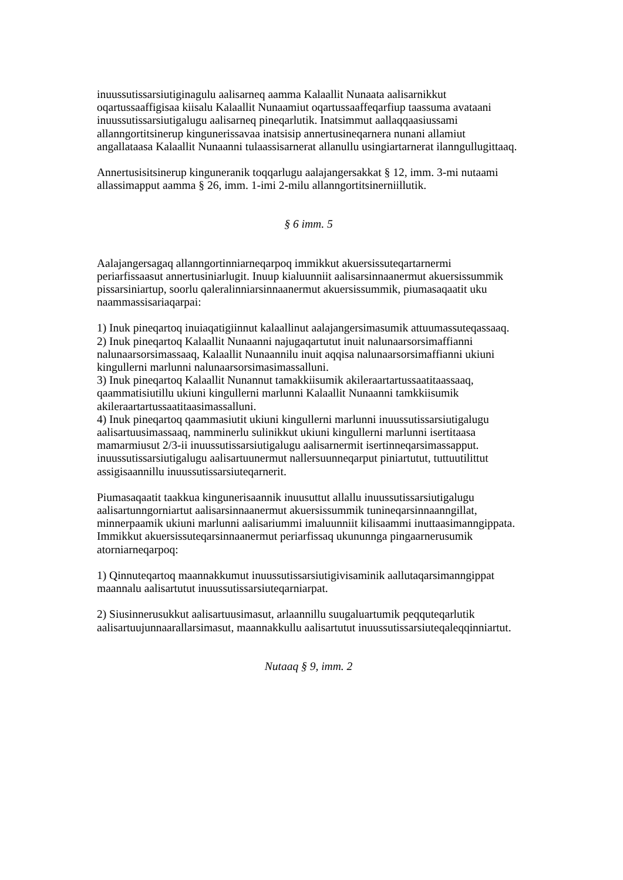inuussutissarsiutiginagulu aalisarneq aamma Kalaallit Nunaata aalisarnikkut oqartussaaffigisaa kiisalu Kalaallit Nunaamiut oqartussaaffeqarfiup taassuma avataani inuussutissarsiutigalugu aalisarneq pineqarlutik. Inatsimmut aallaqqaasiussami allanngortitsinerup kingunerissavaa inatsisip annertusineqarnera nunani allamiut angallataasa Kalaallit Nunaanni tulaassisarnerat allanullu usingiartarnerat ilanngullugittaaq.
Annertusisitsinerup kinguneranik toqqarlugu aalajangersakkat § 12, imm. 3-mi nutaami allassimapput aamma § 26, imm. 1-imi 2-milu allanngortitsinerniillutik.
§ 6 imm. 5
Aalajangersagaq allanngortinniarneqarpoq immikkut akuersissuteqartarnermi periarfissaasut annertusiniarlugit. Inuup kialuunniit aalisarsinnaanermut akuersissummik pissarsiniartup, soorlu qaleralinniarsinnaanermut akuersissummik, piumasaqaatit uku naammassisariaqarpai:
1) Inuk pineqartoq inuiaqatigiinnut kalaallinut aalajangersimasumik attuumassuteqassaaq.
2) Inuk pineqartoq Kalaallit Nunaanni najugaqartutut inuit nalunaarsorsimaffianni nalunaarsorsimassaaq, Kalaallit Nunaannilu inuit aqqisa nalunaarsorsimaffianni ukiuni kingullerni marlunni nalunaarsorsimasimassalluni.
3) Inuk pineqartoq Kalaallit Nunannut tamakkiisumik akileraartartussaatitaassaaq, qaammatisiutillu ukiuni kingullerni marlunni Kalaallit Nunaanni tamkkiisumik akileraartartussaatitaasimassalluni.
4) Inuk pineqartoq qaammasiutit ukiuni kingullerni marlunni inuussutissarsiutigalugu aalisartuusimassaaq, namminerlu sulinikkut ukiuni kingullerni marlunni isertitaasa mamarmiusut 2/3-ii inuussutissarsiutigalugu aalisarnermit isertinneqarsimassapput. inuussutissarsiutigalugu aalisartuunermut nallersuunneqarput piniartutut, tuttuutilittut assigisaannillu inuussutissarsiuteqarnerit.
Piumasaqaatit taakkua kingunerisaannik inuusuttut allallu inuussutissarsiutigalugu aalisartunngorniartut aalisarsinnaanermut akuersissummik tunineqarsinnaanngillat, minnerpaamik ukiuni marlunni aalisariummi imaluunniit kilisaammi inuttaasimanngippata. Immikkut akuersissuteqarsinnaanermut periarfissaq ukununnga pingaarnerusumik atorniarneqarpoq:
1) Qinnuteqartoq maannakkumut inuussutissarsiutigivisaminik aallutaqarsimanngippat maannalu aalisartutut inuussutissarsiuteqarniarpat.
2) Siusinnerusukkut aalisartuusimasut, arlaannillu suugaluartumik peqquteqarlutik aalisartuujunnaarallarsimasut, maannakkullu aalisartutut inuussutissarsiuteqaleqqinniartut.
Nutaaq § 9, imm. 2